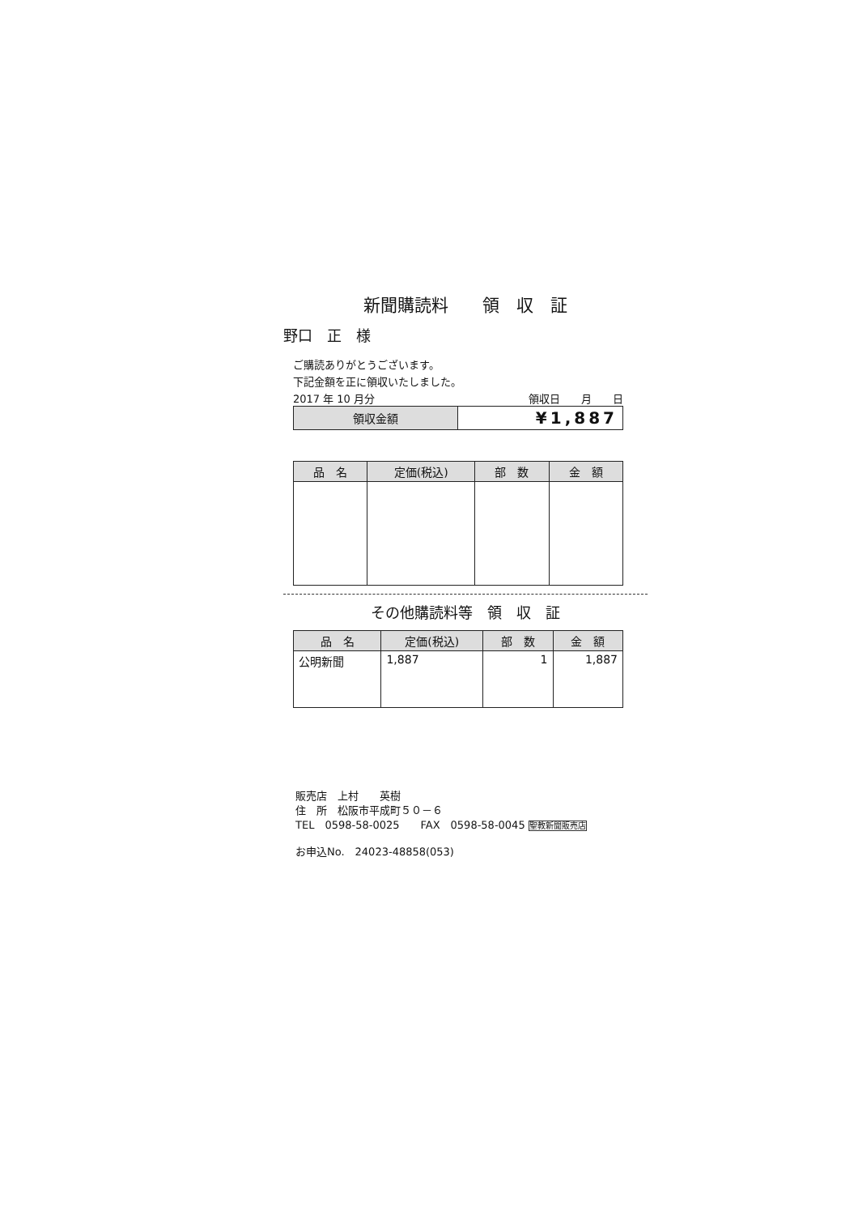新聞購読料　　領　収　証
野口　正　様
ご購読ありがとうございます。
下記金額を正に領収いたしました。
2017 年 10 月分 領収日　　月　　日
| 領収金額 | ¥1,887 |
| 品 名 | 定価(税込) | 部 数 | 金 額 |
| --- | --- | --- | --- |
その他購読料等　領　収　証
| 品 名 | 定価(税込) | 部 数 | 金 額 |
| --- | --- | --- | --- |
| 公明新聞 | 1,887 | 1 | 1,887 |
販売店　上村　　英樹
住　所　松阪市平成町５０－６
TEL　0598-58-0025　　FAX　0598-58-0045 聖教新聞販売店
お申込No.　24023-48858(053)